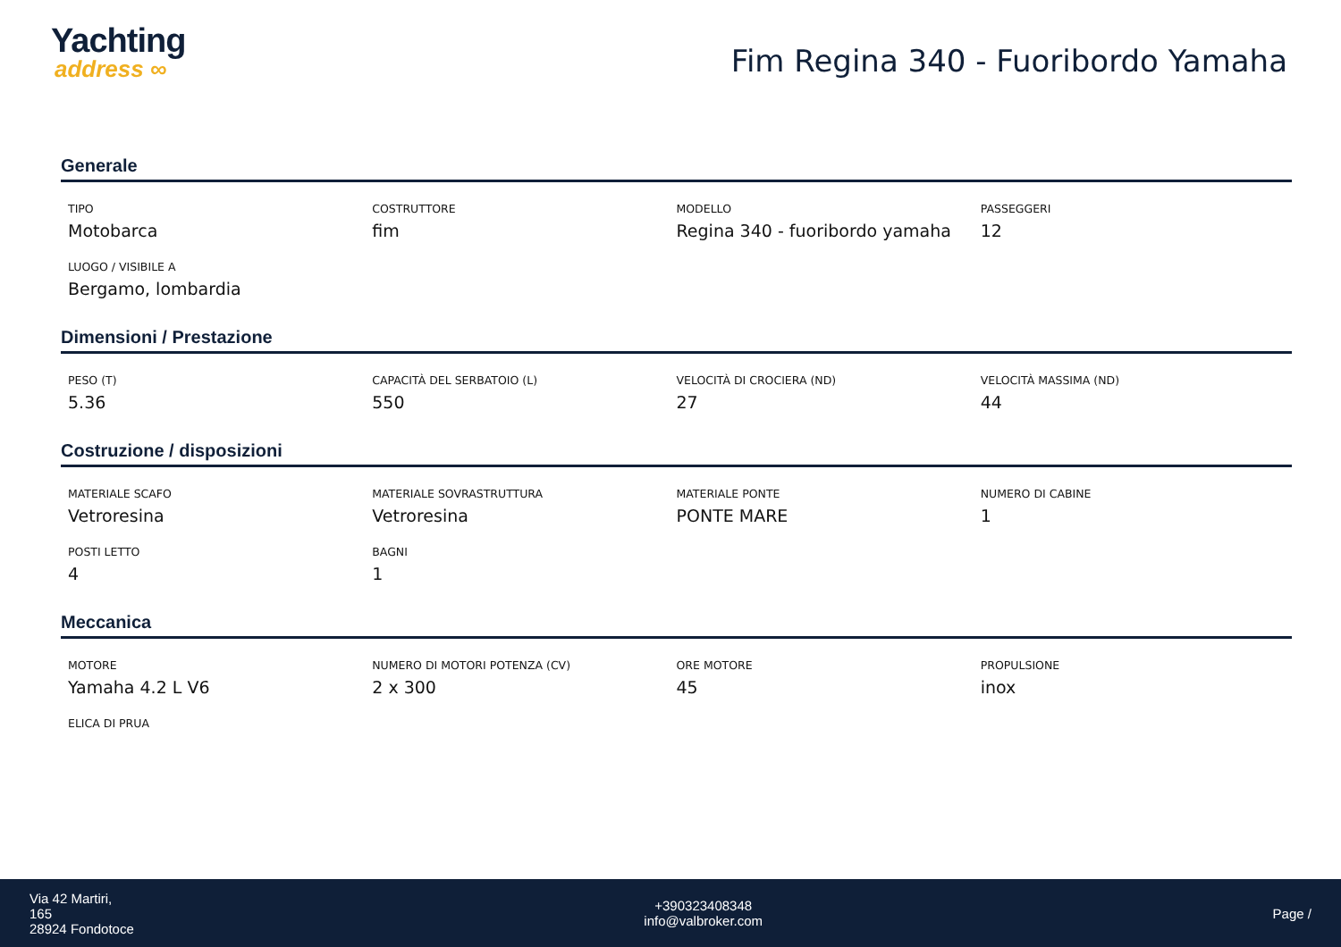Yachting
address ∞
Fim Regina 340 - Fuoribordo Yamaha
Generale
TIPO
Motobarca
COSTRUTTORE
fim
MODELLO
Regina 340 - fuoribordo yamaha
PASSEGGERI
12
LUOGO / VISIBILE A
Bergamo, lombardia
Dimensioni / Prestazione
PESO (T)
5.36
CAPACITÀ DEL SERBATOIO (L)
550
VELOCITÀ DI CROCIERA (ND)
27
VELOCITÀ MASSIMA (ND)
44
Costruzione / disposizioni
MATERIALE SCAFO
Vetroresina
MATERIALE SOVRASTRUTTURA
Vetroresina
MATERIALE PONTE
PONTE MARE
NUMERO DI CABINE
1
POSTI LETTO
4
BAGNI
1
Meccanica
MOTORE
Yamaha 4.2 L V6
NUMERO DI MOTORI POTENZA (CV)
2 x 300
ORE MOTORE
45
PROPULSIONE
inox
ELICA DI PRUA
Via 42 Martiri,
165
28924 Fondotoce
+390323408348
info@valbroker.com
Page /